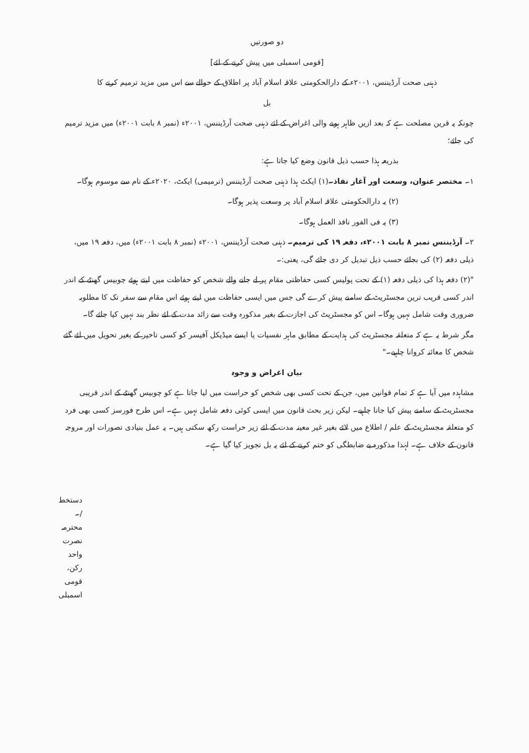دو صورتیں
[قومی اسمبلی میں پیش کرنے کے لئے]
ذہنی صحت آرڈیننس، ۲۰۰۱ء کے دارالحکومتی علاقہ اسلام آباد پر اطلاق کے حوالے سے اس میں مزید ترمیم کرنے کا
بل
چونکہ یہ قرین مصلحت ہے کہ بعد ازیں ظاہر ہونے والی اغراض کے لئے ذہنی صحت آرڈیننس، ۲۰۰۱ء (نمبر ۸ بابت ۲۰۰۱ء) میں مزید ترمیم کی جائے؛
بذریعہ ہذا حسب ذیل قانون وضع کیا جاتا ہے:
۱۔ مختصر عنوان، وسعت اور آغاز نفاذ۔(۱) ایکٹ ہذا ذہنی صحت آرڈیننس (ترمیمی) ایکٹ، ۲۰۲۰ء کے نام سے موسوم ہوگا۔
(۲) یہ دارالحکومتی علاقہ اسلام آباد پر وسعت پذیر ہوگا۔
(۳) یہ فی الفور نافذ العمل ہوگا۔
۲۔ آرڈیننس نمبر ۸ بابت ۲۰۰۱ء، دفعہ ۱۹ کی ترمیم۔ ذہنی صحت آرڈیننس، ۲۰۰۱ء (نمبر ۸ بابت ۲۰۰۱ء) میں، دفعہ ۱۹ میں، ذیلی دفعہ (۲) کی بجائے حسب ذیل تبدیل کر دی جائے گی، یعنی:۔
"(۲) دفعہ ہذا کی ذیلی دفعہ (۱) کے تحت پولیس کسی حفاظتی مقام پر لے جانے والے شخص کو حفاظت میں لیتے ہوئے چوبیس گھنٹے کے اندر اندر کسی قریب ترین مجسٹریٹ کے سامنے پیش کرے گی جس میں ایسی حفاظت میں لیتے ہوئے اس مقام سے سفر تک کا مطلوبہ ضروری وقت شامل نہیں ہوگا۔ اس کو مجسٹریٹ کی اجازت کے بغیر مذکورہ وقت سے زائد مدت کے لئے نظر بند نہیں کیا جائے گا۔
مگر شرط یہ ہے کہ متعلقہ مجسٹریٹ کی ہدایت کے مطابق ماہر نفسیات یا ایسے میڈیکل آفیسر کو کسی تاخیر کے بغیر تحویل میں لئے گئے شخص کا معائنہ کروانا چاہیے۔"
بیان اغراض و وجوہ
مشاہدہ میں آیا ہے کہ تمام قوانین میں، جن کے تحت کسی بھی شخص کو حراست میں لیا جاتا ہے کو چوبیس گھنٹے کے اندر قریبی مجسٹریٹ کے سامنے پیش کیا جانا چاہیے۔ لیکن زیر بحث قانون میں ایسی کوئی دفعہ شامل نہیں ہے۔ اس طرح فورسز کسی بھی فرد کو متعلقہ مجسٹریٹ کے علم / اطلاع میں لائے بغیر غیر معینہ مدت کے لئے زیر حراست رکھ سکتی ہیں۔ یہ عمل بنیادی تصورات اور مروجہ قانون کے خلاف ہے۔ لہٰذا مذکورہ بے ضابطگی کو ختم کرنے کے لئے یہ بل تجویز کیا گیا ہے۔
دستخط /۔
محترمہ نصرت واحد
رکن، قومی اسمبلی